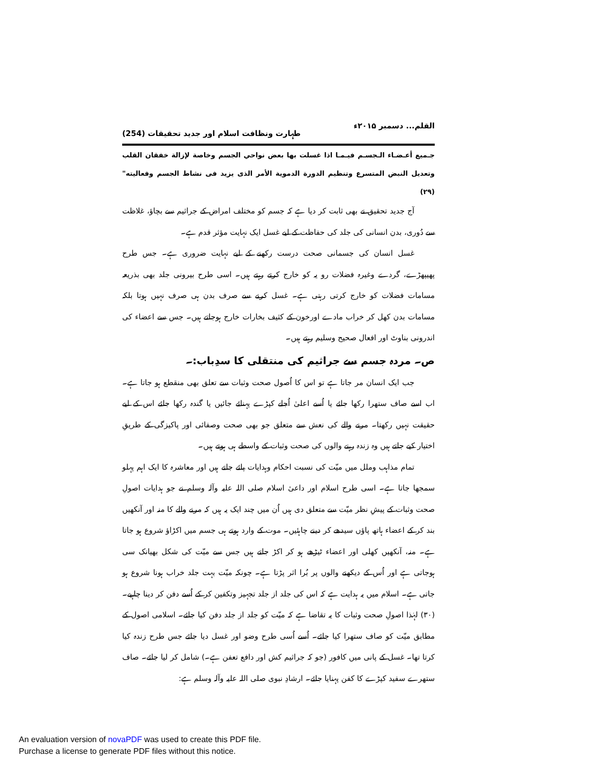القلم... دسمبر ۲۰۱۵ء طہارت ونظافت اسلام اور جدید تحقیقات (254)
جـميع أعـضـاء الـجسـم فيـمـا اذا غسلت بها بعض نواحي الجسم وخاصة لإزالة خفقان القلب وتعديل النبض المتسرع وتنظيم الدورة الدموية الأمر الذى يزيد فى نشاط الجسم وفعاليته"(۲۹)
آج جدید تحقیق نے بھی ثابت کر دیا ہے کہ جسم کو مختلف امراض کے جراثیم سے بچاؤ، غلاظت سے دُوری، بدن انسانی کی جلد کی حفاظت کے لیے غسل ایک نہایت مؤثر قدم ہے۔
غسل انسان کی جسمانی صحت درست رکھنے کے لیے نہایت ضروری ہے۔ جس طرح پھیپھڑے، گردے وغیرہ فضلات رو یہ کو خارج کرتے رہتے ہیں۔ اسی طرح بیرونی جلد بھی بذریعہ مسامات فضلات کو خارج کرتی رہتی ہے۔ غسل کرنے سے صرف بدن ہی صرف نہیں ہوتا بلکہ مسامات بدن کھل کر خراب مادے اورخون کے کثیف بخارات خارج ہوجاتے ہیں۔ جس سے اعضاء کی اندرونی بناوٹ اور افعال صحیح وسلیم رہتے ہیں۔
ص۔ مردہ جسم سے جراثیم کی منتقلی کا سدِباب:۔
جب ایک انسان مر جاتا ہے تو اس کا اُصول صحت وثبات سے تعلق بھی منقطع ہو جاتا ہے۔ اب اسے صاف ستھرا رکھا جائے یا اُسے اعلیٰ اُجلے کپڑے پہنائے جائیں یا گندہ رکھا جائے اس کے لیے حقیقت نہیں رکھتا۔ مرنے والے کی نعش سے متعلق جو بھی صحت وصفائی اور پاکیزگی کے طریقِ اختیار کیے جاتے ہیں وہ زندہ رہنے والوں کی صحت وثبات کے واسطے ہی ہوتے ہیں۔
تمام مذاہب وملل میں میّت کی نسبت احکام وہدایات پائے جاتے ہیں اور معاشرہ کا ایک اہم پہلو سمجھا جاتا ہے۔ اسی طرح اسلام اور داعیٔ اسلام صلی اللہ علیہ وآلہ وسلم نے جو ہدایات اصولِ صحت وثبات کے پیشِ نظر میّت سے متعلق دی ہیں اُن میں چند ایک یہ ہیں کہ مرنے والے کا منہ اور آنکھیں بند کر کے اعضاء ہاتھ پاؤں سیدھے کر دینے چاہئیں۔ موت کے وارد ہوتے ہی جسم میں اکڑاؤ شروع ہو جاتا ہے۔ منہ، آنکھیں کھلی اور اعضاء ٹیڑھے ہو کر اکڑ جاتے ہیں جس سے میّت کی شکل بھیانک سی ہوجاتی ہے اور اُس کے دیکھنے والوں پر بُرا اثر پڑتا ہے۔ چونکہ میّت بہت جلد خراب ہونا شروع ہو جاتی ہے۔ اسلام میں یہ ہدایت ہے کہ اس کی جلد از جلد تجہیز وتکفین کر کے اُسے دفن کر دینا چاہیے۔(۳۰) لہٰذا اصولِ صحت وثبات کا یہ تقاضا ہے کہ میّت کو جلد از جلد دفن کیا جائے۔ اسلامی اصول کے مطابق میّت کو صاف ستھرا کیا جائے۔ اُسے اُسی طرح وضو اور غسل دیا جائے جس طرح زندہ کیا کرتا تھا۔ غسل کے پانی میں کافور (جو کہ جراثیم کش اور دافع تعفن ہے۔) شامل کر لیا جائے۔ صاف ستھرے سفید کپڑے کا کفن پہنایا جائے۔ ارشادِ نبوی صلی اللہ علیہ وآلہ وسلم ہے:
An evaluation version of novaPDF was used to create this PDF file.
Purchase a license to generate PDF files without this notice.